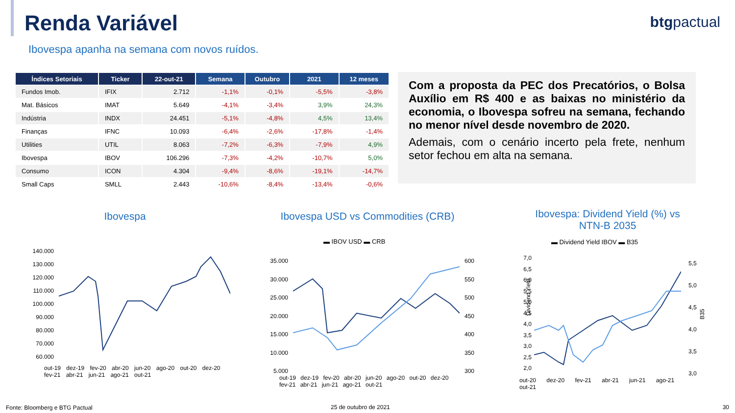Renda Variável btgpactual
Ibovespa apanha na semana com novos ruídos.
| Índices Setoriais | Ticker | 22-out-21 | Semana | Outubro | 2021 | 12 meses |
| --- | --- | --- | --- | --- | --- | --- |
| Fundos Imob. | IFIX | 2.712 | -1,1% | -0,1% | -5,5% | -3,8% |
| Mat. Básicos | IMAT | 5.649 | -4,1% | -3,4% | 3,9% | 24,3% |
| Indústria | INDX | 24.451 | -5,1% | -4,8% | 4,5% | 13,4% |
| Finanças | IFNC | 10.093 | -6,4% | -2,6% | -17,8% | -1,4% |
| Utilities | UTIL | 8.063 | -7,2% | -6,3% | -7,9% | 4,9% |
| Ibovespa | IBOV | 106.296 | -7,3% | -4,2% | -10,7% | 5,0% |
| Consumo | ICON | 4.304 | -9,4% | -8,6% | -19,1% | -14,7% |
| Small Caps | SMLL | 2.443 | -10,6% | -8,4% | -13,4% | -0,6% |
Com a proposta da PEC dos Precatórios, o Bolsa Auxílio em R$ 400 e as baixas no ministério da economia, o Ibovespa sofreu na semana, fechando no menor nível desde novembro de 2020.
Ademais, com o cenário incerto pela frete, nenhum setor fechou em alta na semana.
Ibovespa
140.000
130.000
120.000
110.000
100.000
90.000
80.000
70.000
60.000
out-19 dez-19 fev-20 abr-20 jun-20 ago-20 out-20 dez-20 fev-21 abr-21 jun-21 ago-21 out-21
Ibovespa USD vs Commodities (CRB)
▬ IBOV USD ▬ CRB
35.000
30.000
25.000
20.000
15.000
10.000
5.000
600
550
500
450
400
350
300
out-19 dez-19 fev-20 abr-20 jun-20 ago-20 out-20 dez-20 fev-21 abr-21 jun-21 ago-21 out-21
Ibovespa: Dividend Yield (%) vs NTN-B 2035
▬ Dividend Yield IBOV ▬ B35
Dividend Yield
7,0
6,5
6,0
5,5
5,0
4,5
4,0
3,5
3,0
2,5
2,0
5,5
5,0
4,5
4,0
3,5
3,0
B35
out-20 dez-20 fev-21 abr-21 jun-21 ago-21 out-21
Fonte: Bloomberg e BTG Pactual 25 de outubro de 2021 30